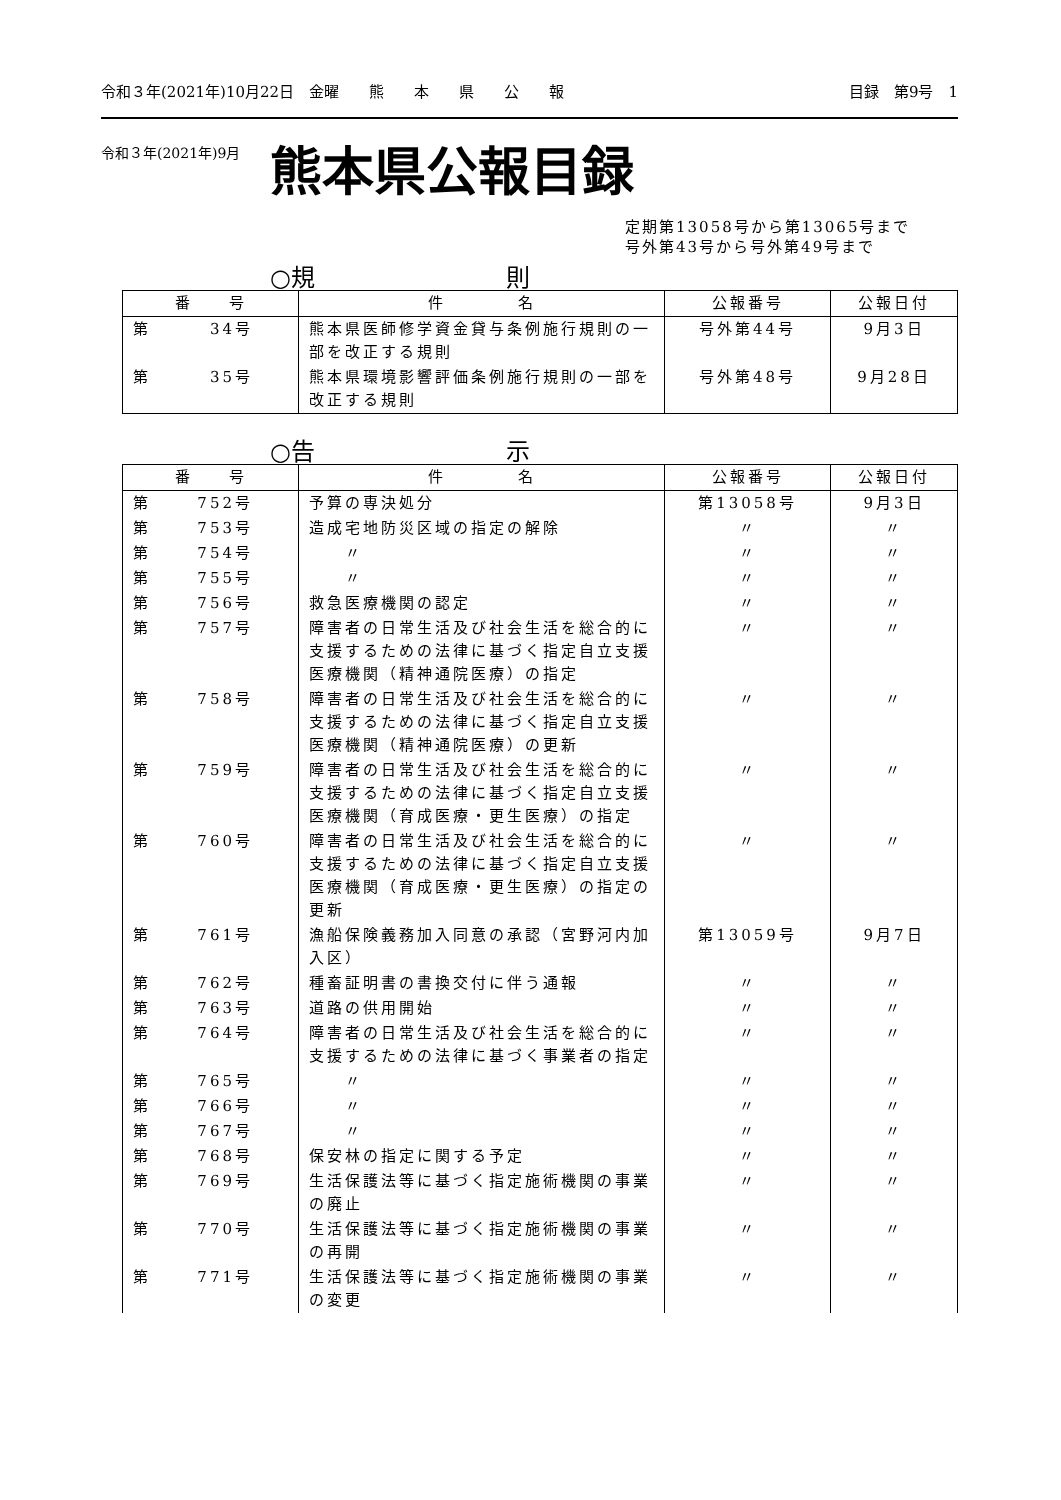令和３年(2021年)10月22日　金曜　　熊　　本　　県　　公　　報 目録　第9号　1
令和３年(2021年)9月
熊本県公報目録
定期第13058号から第13065号まで
号外第43号から号外第49号まで
○規 則
| 番 号 | 件 名 | 公報番号 | 公報日付 |
| --- | --- | --- | --- |
| 第 34号 | 熊本県医師修学資金貸与条例施行規則の一部を改正する規則 | 号外第44号 | 9月3日 |
| 第 35号 | 熊本県環境影響評価条例施行規則の一部を改正する規則 | 号外第48号 | 9月28日 |
○告 示
| 番 号 | 件 名 | 公報番号 | 公報日付 |
| --- | --- | --- | --- |
| 第 752号 | 予算の専決処分 | 第13058号 | 9月3日 |
| 第 753号 | 造成宅地防災区域の指定の解除 | 〃 | 〃 |
| 第 754号 | 〃 | 〃 | 〃 |
| 第 755号 | 〃 | 〃 | 〃 |
| 第 756号 | 救急医療機関の認定 | 〃 | 〃 |
| 第 757号 | 障害者の日常生活及び社会生活を総合的に支援するための法律に基づく指定自立支援医療機関（精神通院医療）の指定 | 〃 | 〃 |
| 第 758号 | 障害者の日常生活及び社会生活を総合的に支援するための法律に基づく指定自立支援医療機関（精神通院医療）の更新 | 〃 | 〃 |
| 第 759号 | 障害者の日常生活及び社会生活を総合的に支援するための法律に基づく指定自立支援医療機関（育成医療・更生医療）の指定 | 〃 | 〃 |
| 第 760号 | 障害者の日常生活及び社会生活を総合的に支援するための法律に基づく指定自立支援医療機関（育成医療・更生医療）の指定の更新 | 〃 | 〃 |
| 第 761号 | 漁船保険義務加入同意の承認（宮野河内加入区） | 第13059号 | 9月7日 |
| 第 762号 | 種畜証明書の書換交付に伴う通報 | 〃 | 〃 |
| 第 763号 | 道路の供用開始 | 〃 | 〃 |
| 第 764号 | 障害者の日常生活及び社会生活を総合的に支援するための法律に基づく事業者の指定 | 〃 | 〃 |
| 第 765号 | 〃 | 〃 | 〃 |
| 第 766号 | 〃 | 〃 | 〃 |
| 第 767号 | 〃 | 〃 | 〃 |
| 第 768号 | 保安林の指定に関する予定 | 〃 | 〃 |
| 第 769号 | 生活保護法等に基づく指定施術機関の事業の廃止 | 〃 | 〃 |
| 第 770号 | 生活保護法等に基づく指定施術機関の事業の再開 | 〃 | 〃 |
| 第 771号 | 生活保護法等に基づく指定施術機関の事業の変更 | 〃 | 〃 |